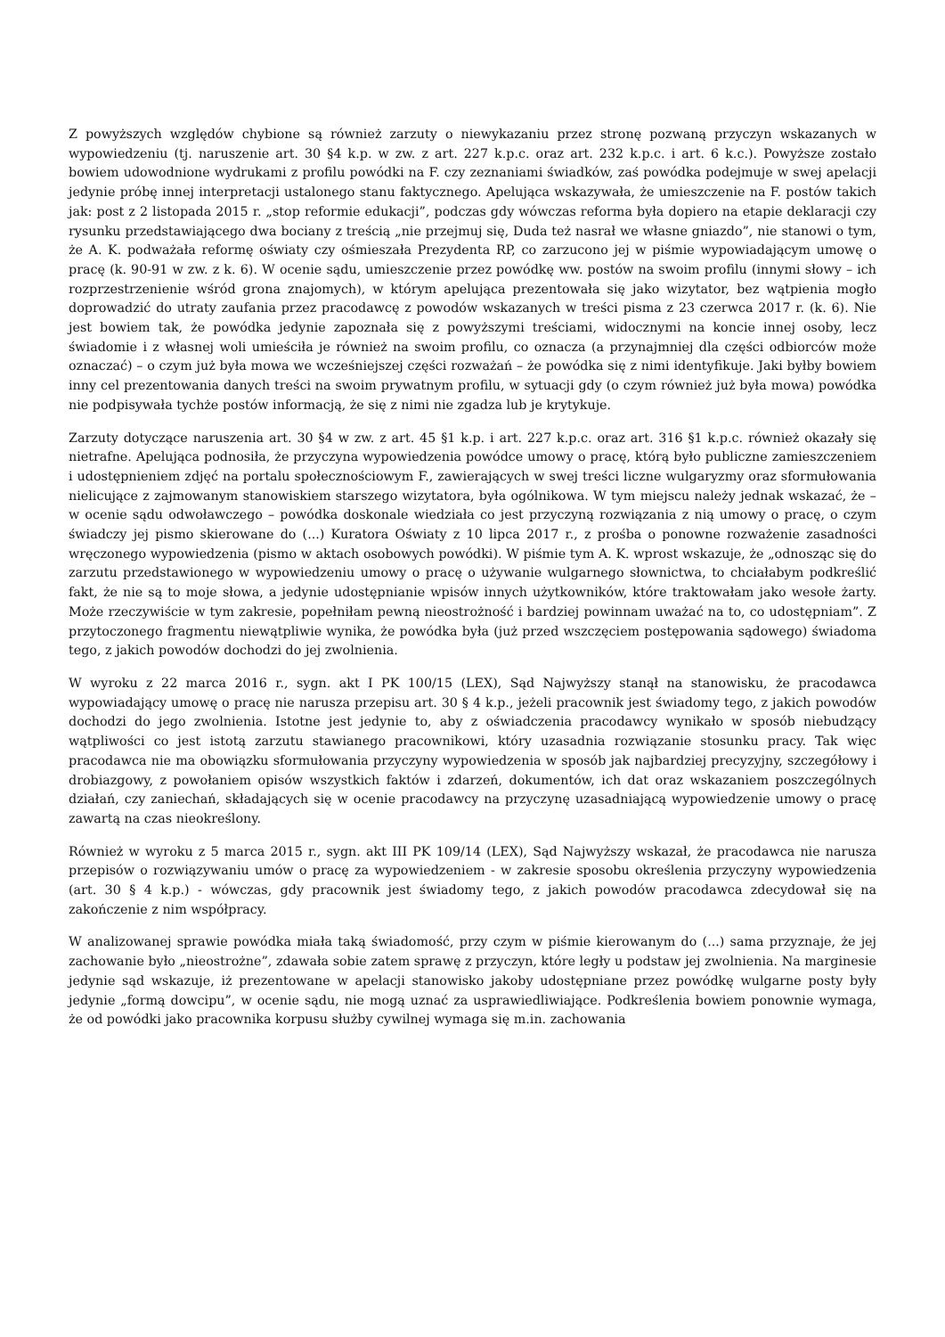Z powyższych względów chybione są również zarzuty o niewykazaniu przez stronę pozwaną przyczyn wskazanych w wypowiedzeniu (tj. naruszenie art. 30 §4 k.p. w zw. z art. 227 k.p.c. oraz art. 232 k.p.c. i art. 6 k.c.). Powyższe zostało bowiem udowodnione wydrukami z profilu powódki na F. czy zeznaniami świadków, zaś powódka podejmuje w swej apelacji jedynie próbę innej interpretacji ustalonego stanu faktycznego. Apelująca wskazywała, że umieszczenie na F. postów takich jak: post z 2 listopada 2015 r. „stop reformie edukacji”, podczas gdy wówczas reforma była dopiero na etapie deklaracji czy rysunku przedstawiającego dwa bociany z treścią „nie przejmuj się, Duda też nasrał we własne gniazdo”, nie stanowi o tym, że A. K. podważała reformę oświaty czy ośmieszała Prezydenta RP, co zarzucono jej w piśmie wypowiadającym umowę o pracę (k. 90-91 w zw. z k. 6). W ocenie sądu, umieszczenie przez powódkę ww. postów na swoim profilu (innymi słowy – ich rozprzestrzenienie wśród grona znajomych), w którym apelująca prezentowała się jako wizytator, bez wątpienia mogło doprowadzić do utraty zaufania przez pracodawcę z powodów wskazanych w treści pisma z 23 czerwca 2017 r. (k. 6). Nie jest bowiem tak, że powódka jedynie zapoznała się z powyższymi treściami, widocznymi na koncie innej osoby, lecz świadomie i z własnej woli umieściła je również na swoim profilu, co oznacza (a przynajmniej dla części odbiorców może oznaczać) – o czym już była mowa we wcześniejszej części rozważań – że powódka się z nimi identyfikuje. Jaki byłby bowiem inny cel prezentowania danych treści na swoim prywatnym profilu, w sytuacji gdy (o czym również już była mowa) powódka nie podpisywała tychże postów informacją, że się z nimi nie zgadza lub je krytykuje.
Zarzuty dotyczące naruszenia art. 30 §4 w zw. z art. 45 §1 k.p. i art. 227 k.p.c. oraz art. 316 §1 k.p.c. również okazały się nietrafne. Apelująca podnosiła, że przyczyna wypowiedzenia powódce umowy o pracę, którą było publiczne zamieszczeniem i udostępnieniem zdjęć na portalu społecznościowym F., zawierających w swej treści liczne wulgaryzmy oraz sformułowania nielicujące z zajmowanym stanowiskiem starszego wizytatora, była ogólnikowa. W tym miejscu należy jednak wskazać, że – w ocenie sądu odwoławczego – powódka doskonale wiedziała co jest przyczyną rozwiązania z nią umowy o pracę, o czym świadczy jej pismo skierowane do (...) Kuratora Oświaty z 10 lipca 2017 r., z prośba o ponowne rozważenie zasadności wręczonego wypowiedzenia (pismo w aktach osobowych powódki). W piśmie tym A. K. wprost wskazuje, że „odnosząc się do zarzutu przedstawionego w wypowiedzeniu umowy o pracę o używanie wulgarnego słownictwa, to chciałabym podkreślić fakt, że nie są to moje słowa, a jedynie udostępnianie wpisów innych użytkowników, które traktowałam jako wesołe żarty. Może rzeczywiście w tym zakresie, popełniłam pewną nieostrożność i bardziej powinnam uważać na to, co udostępniam”. Z przytoczonego fragmentu niewątpliwie wynika, że powódka była (już przed wszczęciem postępowania sądowego) świadoma tego, z jakich powodów dochodzi do jej zwolnienia.
W wyroku z 22 marca 2016 r., sygn. akt I PK 100/15 (LEX), Sąd Najwyższy stanął na stanowisku, że pracodawca wypowiadający umowę o pracę nie narusza przepisu art. 30 § 4 k.p., jeżeli pracownik jest świadomy tego, z jakich powodów dochodzi do jego zwolnienia. Istotne jest jedynie to, aby z oświadczenia pracodawcy wynikało w sposób niebudzący wątpliwości co jest istotą zarzutu stawianego pracownikowi, który uzasadnia rozwiązanie stosunku pracy. Tak więc pracodawca nie ma obowiązku sformułowania przyczyny wypowiedzenia w sposób jak najbardziej precyzyjny, szczegółowy i drobiazgowy, z powołaniem opisów wszystkich faktów i zdarzeń, dokumentów, ich dat oraz wskazaniem poszczególnych działań, czy zaniechań, składających się w ocenie pracodawcy na przyczynę uzasadniającą wypowiedzenie umowy o pracę zawartą na czas nieokreślony.
Również w wyroku z 5 marca 2015 r., sygn. akt III PK 109/14 (LEX), Sąd Najwyższy wskazał, że pracodawca nie narusza przepisów o rozwiązywaniu umów o pracę za wypowiedzeniem - w zakresie sposobu określenia przyczyny wypowiedzenia (art. 30 § 4 k.p.) - wówczas, gdy pracownik jest świadomy tego, z jakich powodów pracodawca zdecydował się na zakończenie z nim współpracy.
W analizowanej sprawie powódka miała taką świadomość, przy czym w piśmie kierowanym do (...) sama przyznaje, że jej zachowanie było „nieostrożne”, zdawała sobie zatem sprawę z przyczyn, które legły u podstaw jej zwolnienia. Na marginesie jedynie sąd wskazuje, iż prezentowane w apelacji stanowisko jakoby udostępniane przez powódkę wulgarne posty były jedynie „formą dowcipu”, w ocenie sądu, nie mogą uznać za usprawiedliwiające. Podkreślenia bowiem ponownie wymaga, że od powódki jako pracownika korpusu służby cywilnej wymaga się m.in. zachowania